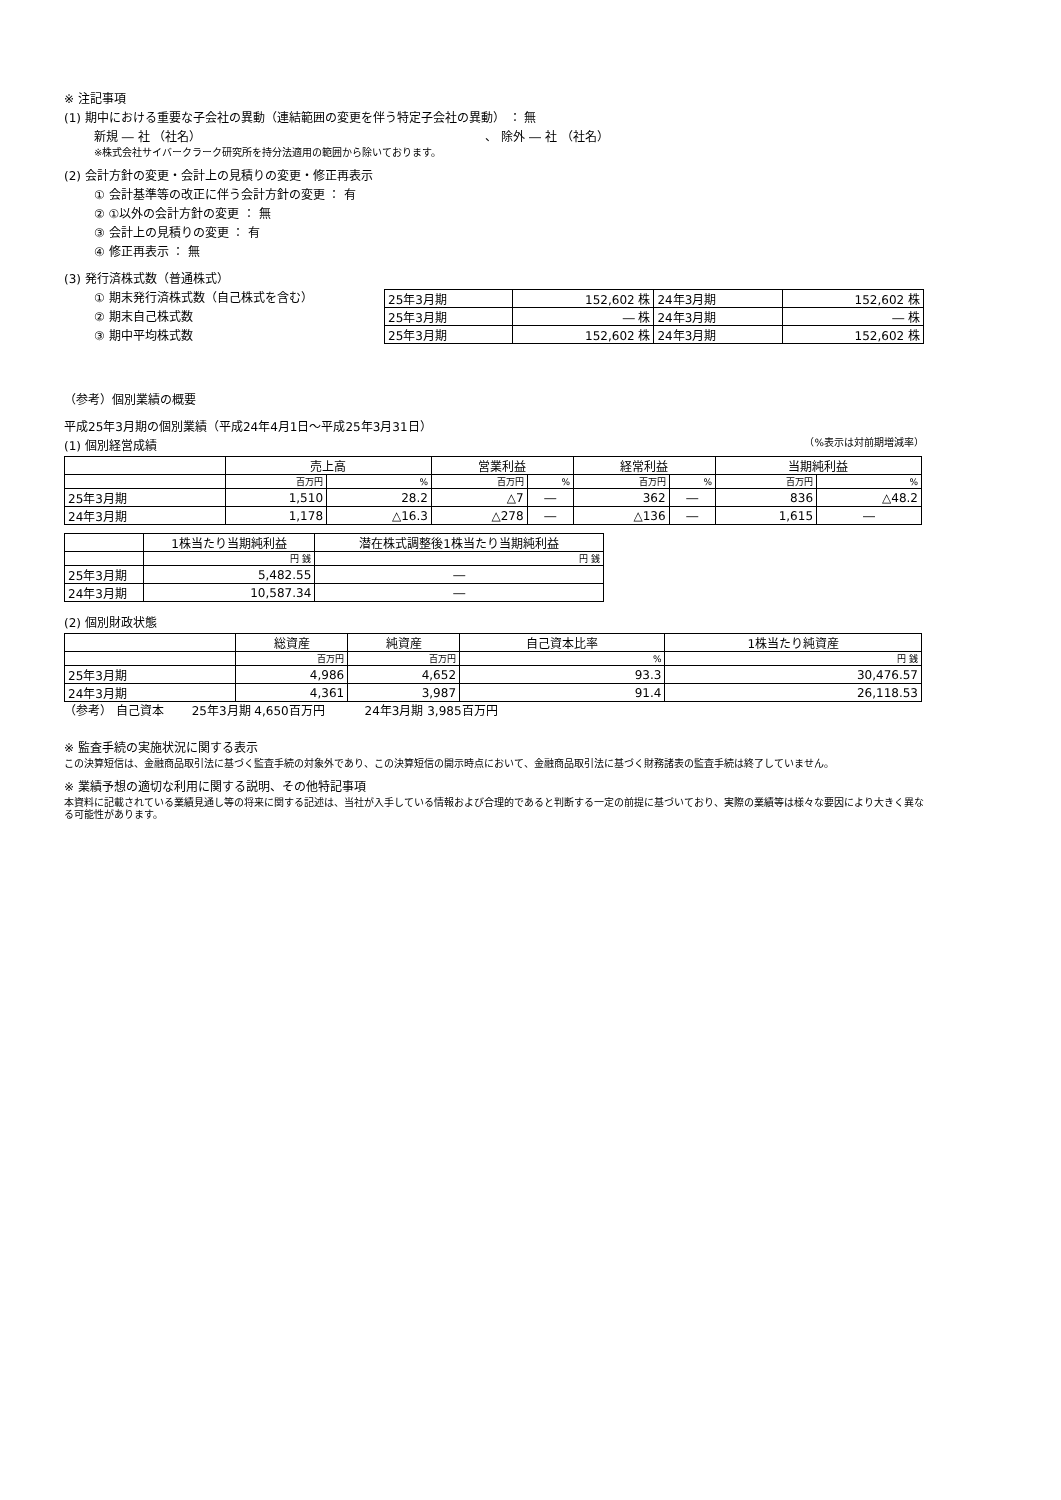※ 注記事項
(1) 期中における重要な子会社の異動（連結範囲の変更を伴う特定子会社の異動） ： 無
新規 ― 社 （社名） 、 除外 ― 社 （社名）
※株式会社サイバークラーク研究所を持分法適用の範囲から除いております。
(2) 会計方針の変更・会計上の見積りの変更・修正再表示
① 会計基準等の改正に伴う会計方針の変更 ： 有
② ①以外の会計方針の変更 ： 無
③ 会計上の見積りの変更 ： 有
④ 修正再表示 ： 無
(3) 発行済株式数（普通株式）
① 期末発行済株式数（自己株式を含む）
② 期末自己株式数
③ 期中平均株式数
| 25年3月期 | 152,602 株 | 24年3月期 | 152,602 株 |
| 25年3月期 | ― 株 | 24年3月期 | ― 株 |
| 25年3月期 | 152,602 株 | 24年3月期 | 152,602 株 |
（参考）個別業績の概要
平成25年3月期の個別業績（平成24年4月1日～平成25年3月31日）
(1) 個別経営成績
（%表示は対前期増減率）
| | 売上高 | | 営業利益 | | 経常利益 | | 当期純利益 | |
| --- | --- | --- | --- | --- | --- | --- | --- | --- |
| | 百万円 | % | 百万円 | % | 百万円 | % | 百万円 | % |
| 25年3月期 | 1,510 | 28.2 | △7 | ― | 362 | ― | 836 | △48.2 |
| 24年3月期 | 1,178 | △16.3 | △278 | ― | △136 | ― | 1,615 | ― |
| | 1株当たり当期純利益 | 潜在株式調整後1株当たり当期純利益 |
| --- | --- | --- |
| | 円 銭 | 円 銭 |
| 25年3月期 | 5,482.55 | ― |
| 24年3月期 | 10,587.34 | ― |
(2) 個別財政状態
| | 総資産 | 純資産 | 自己資本比率 | 1株当たり純資産 |
| --- | --- | --- | --- | --- |
| | 百万円 | 百万円 | % | 円 銭 |
| 25年3月期 | 4,986 | 4,652 | 93.3 | 30,476.57 |
| 24年3月期 | 4,361 | 3,987 | 91.4 | 26,118.53 |
（参考） 自己資本 　　25年3月期 4,650百万円 　　　24年3月期 3,985百万円
※ 監査手続の実施状況に関する表示
この決算短信は、金融商品取引法に基づく監査手続の対象外であり、この決算短信の開示時点において、金融商品取引法に基づく財務諸表の監査手続は終了していません。
※ 業績予想の適切な利用に関する説明、その他特記事項
本資料に記載されている業績見通し等の将来に関する記述は、当社が入手している情報および合理的であると判断する一定の前提に基づいており、実際の業績等は様々な要因により大きく異なる可能性があります。